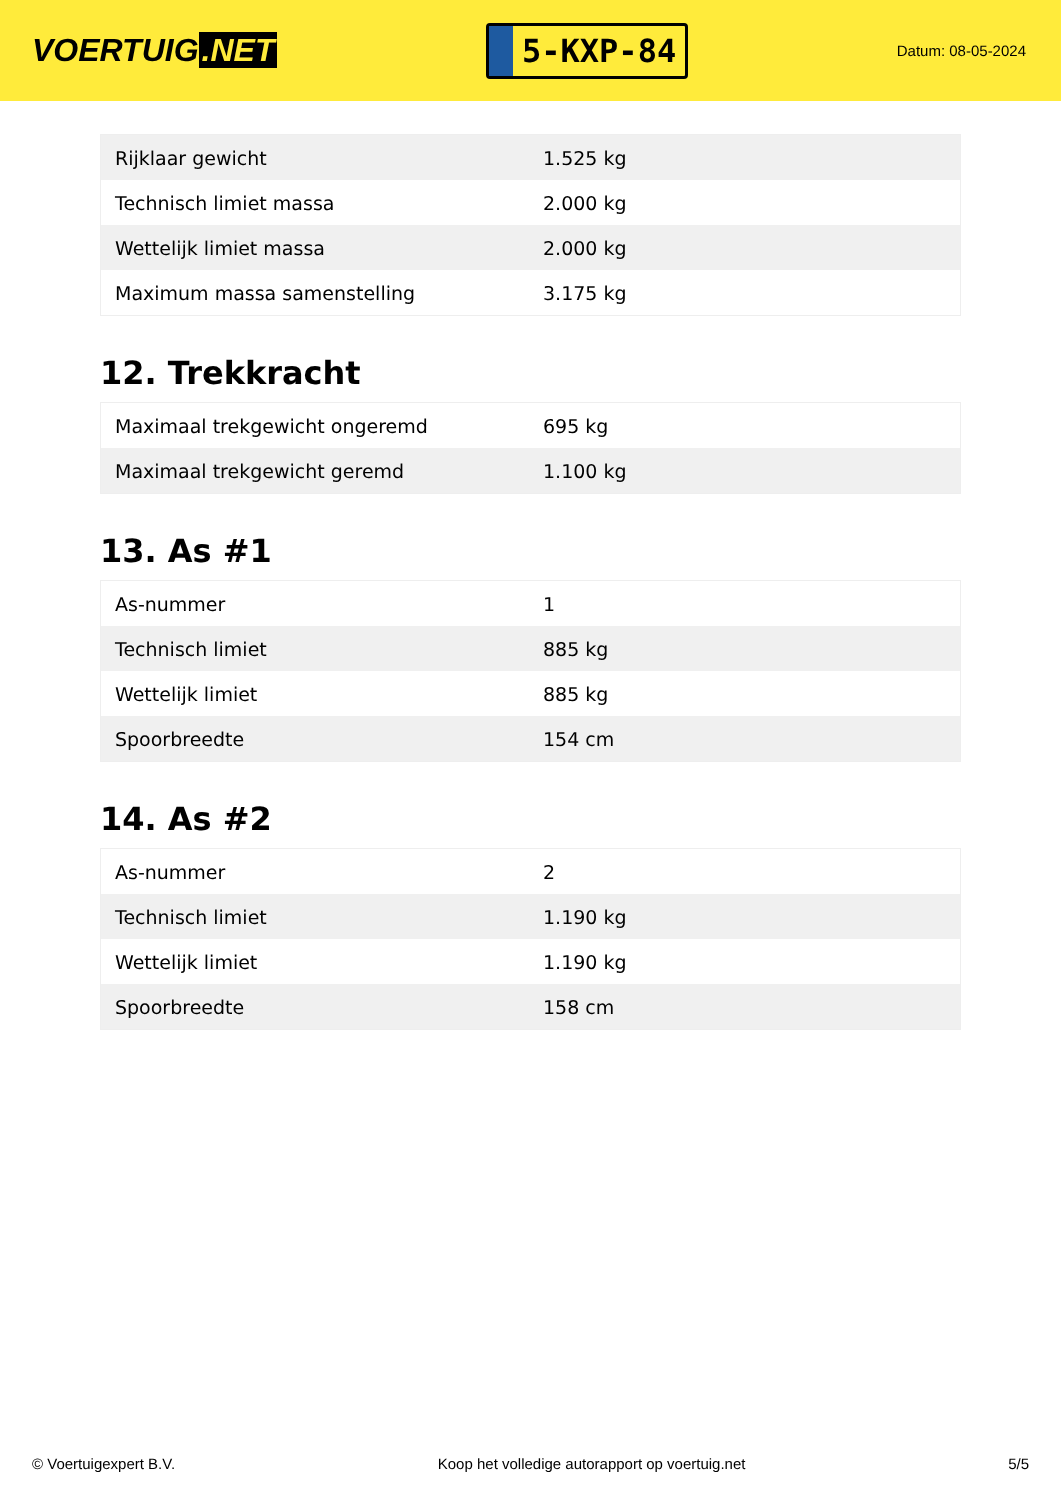VOERTUIG.NET
5-KXP-84
Datum: 08-05-2024
| Rijklaar gewicht | 1.525 kg |
| Technisch limiet massa | 2.000 kg |
| Wettelijk limiet massa | 2.000 kg |
| Maximum massa samenstelling | 3.175 kg |
12. Trekkracht
| Maximaal trekgewicht ongeremd | 695 kg |
| Maximaal trekgewicht geremd | 1.100 kg |
13. As #1
| As-nummer | 1 |
| Technisch limiet | 885 kg |
| Wettelijk limiet | 885 kg |
| Spoorbreedte | 154 cm |
14. As #2
| As-nummer | 2 |
| Technisch limiet | 1.190 kg |
| Wettelijk limiet | 1.190 kg |
| Spoorbreedte | 158 cm |
© Voertuigexpert B.V. Koop het volledige autorapport op voertuig.net 5/5